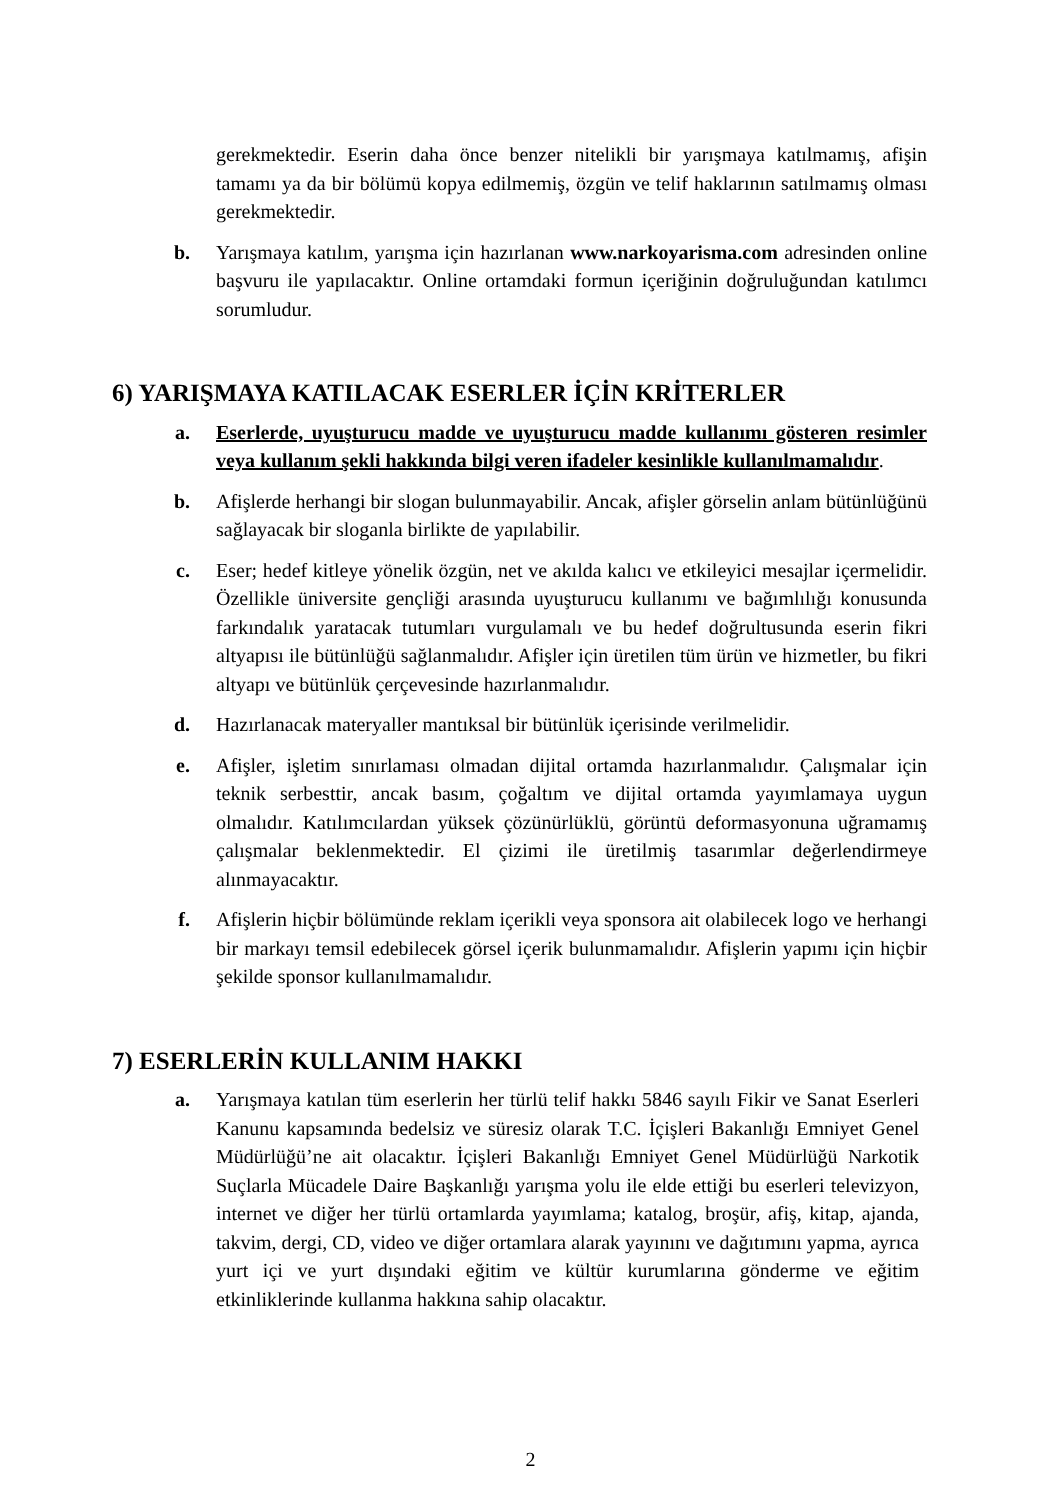gerekmektedir. Eserin daha önce benzer nitelikli bir yarışmaya katılmamış, afişin tamamı ya da bir bölümü kopya edilmemiş, özgün ve telif haklarının satılmamış olması gerekmektedir.
b. Yarışmaya katılım, yarışma için hazırlanan www.narkoyarisma.com adresinden online başvuru ile yapılacaktır. Online ortamdaki formun içeriğinin doğruluğundan katılımcı sorumludur.
6) YARIŞMAYA KATILACAK ESERLER İÇİN KRİTERLER
a. Eserlerde, uyuşturucu madde ve uyuşturucu madde kullanımı gösteren resimler veya kullanım şekli hakkında bilgi veren ifadeler kesinlikle kullanılmamalıdır.
b. Afişlerde herhangi bir slogan bulunmayabilir. Ancak, afişler görselin anlam bütünlüğünü sağlayacak bir sloganla birlikte de yapılabilir.
c. Eser; hedef kitleye yönelik özgün, net ve akılda kalıcı ve etkileyici mesajlar içermelidir. Özellikle üniversite gençliği arasında uyuşturucu kullanımı ve bağımlılığı konusunda farkındalık yaratacak tutumları vurgulamalı ve bu hedef doğrultusunda eserin fikri altyapısı ile bütünlüğü sağlanmalıdır. Afişler için üretilen tüm ürün ve hizmetler, bu fikri altyapı ve bütünlük çerçevesinde hazırlanmalıdır.
d. Hazırlanacak materyaller mantıksal bir bütünlük içerisinde verilmelidir.
e. Afişler, işletim sınırlaması olmadan dijital ortamda hazırlanmalıdır. Çalışmalar için teknik serbesttir, ancak basım, çoğaltım ve dijital ortamda yayımlamaya uygun olmalıdır. Katılımcılardan yüksek çözünürlüklü, görüntü deformasyonuna uğramamış çalışmalar beklenmektedir. El çizimi ile üretilmiş tasarımlar değerlendirmeye alınmayacaktır.
f. Afişlerin hiçbir bölümünde reklam içerikli veya sponsora ait olabilecek logo ve herhangi bir markayı temsil edebilecek görsel içerik bulunmamalıdır. Afişlerin yapımı için hiçbir şekilde sponsor kullanılmamalıdır.
7) ESERLERİN KULLANIM HAKKI
a. Yarışmaya katılan tüm eserlerin her türlü telif hakkı 5846 sayılı Fikir ve Sanat Eserleri Kanunu kapsamında bedelsiz ve süresiz olarak T.C. İçişleri Bakanlığı Emniyet Genel Müdürlüğü’ne ait olacaktır. İçişleri Bakanlığı Emniyet Genel Müdürlüğü Narkotik Suçlarla Mücadele Daire Başkanlığı yarışma yolu ile elde ettiği bu eserleri televizyon, internet ve diğer her türlü ortamlarda yayımlama; katalog, broşür, afiş, kitap, ajanda, takvim, dergi, CD, video ve diğer ortamlara alarak yayınını ve dağıtımını yapma, ayrıca yurt içi ve yurt dışındaki eğitim ve kültür kurumlarına gönderme ve eğitim etkinliklerinde kullanma hakkına sahip olacaktır.
2